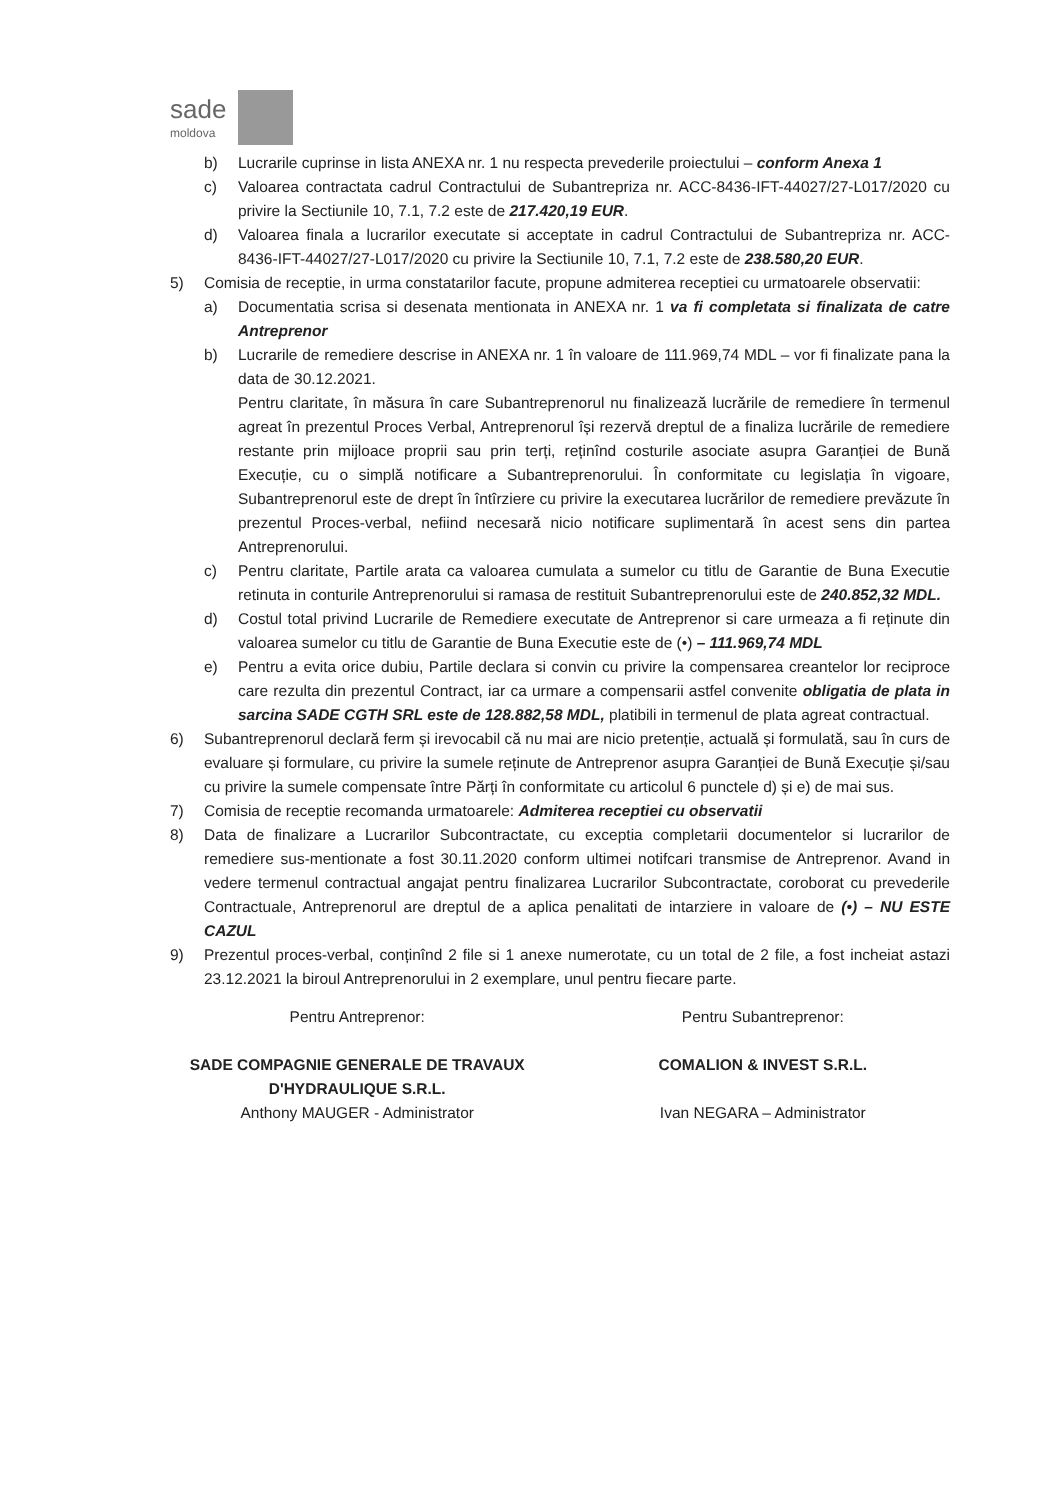sade
moldova
b) Lucrarile cuprinse in lista ANEXA nr. 1 nu respecta prevederile proiectului – conform Anexa 1
c) Valoarea contractata cadrul Contractului de Subantrepriza nr. ACC-8436-IFT-44027/27-L017/2020 cu privire la Sectiunile 10, 7.1, 7.2 este de 217.420,19 EUR.
d) Valoarea finala a lucrarilor executate si acceptate in cadrul Contractului de Subantrepriza nr. ACC-8436-IFT-44027/27-L017/2020 cu privire la Sectiunile 10, 7.1, 7.2 este de 238.580,20 EUR.
5) Comisia de receptie, in urma constatarilor facute, propune admiterea receptiei cu urmatoarele observatii:
a) Documentatia scrisa si desenata mentionata in ANEXA nr. 1 va fi completata si finalizata de catre Antreprenor
b) Lucrarile de remediere descrise in ANEXA nr. 1 în valoare de 111.969,74 MDL – vor fi finalizate pana la data de 30.12.2021.
Pentru claritate, în măsura în care Subantreprenorul nu finalizează lucrările de remediere în termenul agreat în prezentul Proces Verbal, Antreprenorul își rezervă dreptul de a finaliza lucrările de remediere restante prin mijloace proprii sau prin terți, reținînd costurile asociate asupra Garanției de Bună Execuție, cu o simplă notificare a Subantreprenorului. În conformitate cu legislația în vigoare, Subantreprenorul este de drept în întîrziere cu privire la executarea lucrărilor de remediere prevăzute în prezentul Proces-verbal, nefiind necesară nicio notificare suplimentară în acest sens din partea Antreprenorului.
c) Pentru claritate, Partile arata ca valoarea cumulata a sumelor cu titlu de Garantie de Buna Executie retinuta in conturile Antreprenorului si ramasa de restituit Subantreprenorului este de 240.852,32 MDL.
d) Costul total privind Lucrarile de Remediere executate de Antreprenor si care urmeaza a fi reținute din valoarea sumelor cu titlu de Garantie de Buna Executie este de (•) – 111.969,74 MDL
e) Pentru a evita orice dubiu, Partile declara si convin cu privire la compensarea creantelor lor reciproce care rezulta din prezentul Contract, iar ca urmare a compensarii astfel convenite obligatia de plata in sarcina SADE CGTH SRL este de 128.882,58 MDL, platibili in termenul de plata agreat contractual.
6) Subantreprenorul declară ferm și irevocabil că nu mai are nicio pretenție, actuală și formulată, sau în curs de evaluare și formulare, cu privire la sumele reținute de Antreprenor asupra Garanției de Bună Execuție și/sau cu privire la sumele compensate între Părți în conformitate cu articolul 6 punctele d) și e) de mai sus.
7) Comisia de receptie recomanda urmatoarele: Admiterea receptiei cu observatii
8) Data de finalizare a Lucrarilor Subcontractate, cu exceptia completarii documentelor si lucrarilor de remediere sus-mentionate a fost 30.11.2020 conform ultimei notifcari transmise de Antreprenor. Avand in vedere termenul contractual angajat pentru finalizarea Lucrarilor Subcontractate, coroborat cu prevederile Contractuale, Antreprenorul are dreptul de a aplica penalitati de intarziere in valoare de (•) – NU ESTE CAZUL
9) Prezentul proces-verbal, conținînd 2 file si 1 anexe numerotate, cu un total de 2 file, a fost incheiat astazi 23.12.2021 la biroul Antreprenorului in 2 exemplare, unul pentru fiecare parte.
Pentru Antreprenor:
SADE COMPAGNIE GENERALE DE TRAVAUX D'HYDRAULIQUE S.R.L.
Anthony MAUGER - Administrator
Pentru Subantreprenor:
COMALION & INVEST S.R.L.
Ivan NEGARA – Administrator